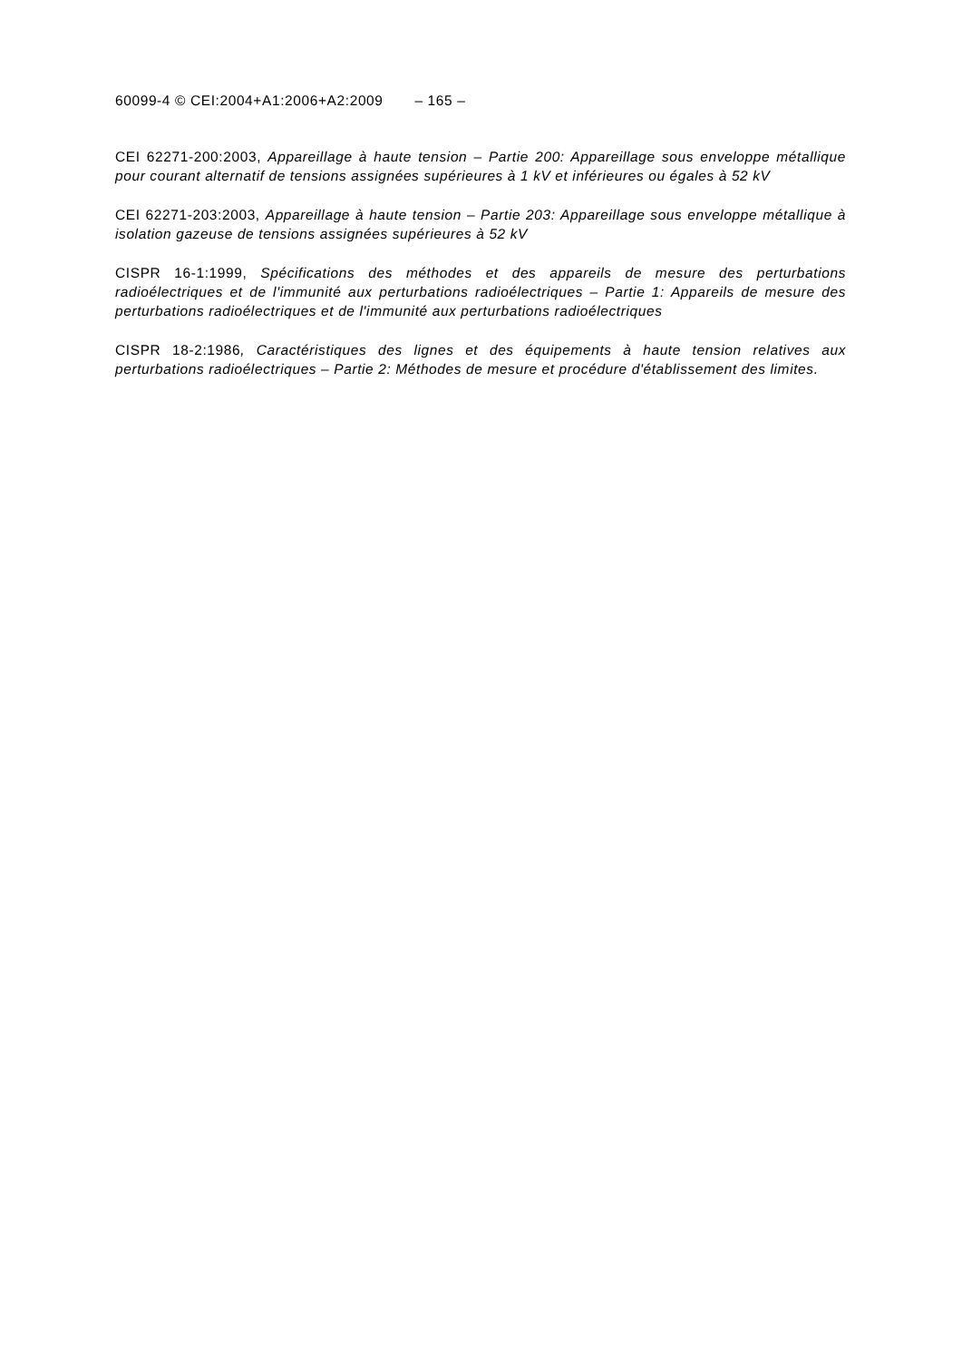60099-4 © CEI:2004+A1:2006+A2:2009 – 165 –
CEI 62271-200:2003, Appareillage à haute tension – Partie 200: Appareillage sous enveloppe métallique pour courant alternatif de tensions assignées supérieures à 1 kV et inférieures ou égales à 52 kV
CEI 62271-203:2003, Appareillage à haute tension – Partie 203: Appareillage sous enveloppe métallique à isolation gazeuse de tensions assignées supérieures à 52 kV
CISPR 16-1:1999, Spécifications des méthodes et des appareils de mesure des perturbations radioélectriques et de l'immunité aux perturbations radioélectriques – Partie 1: Appareils de mesure des perturbations radioélectriques et de l'immunité aux perturbations radioélectriques
CISPR 18-2:1986, Caractéristiques des lignes et des équipements à haute tension relatives aux perturbations radioélectriques – Partie 2: Méthodes de mesure et procédure d'établissement des limites.